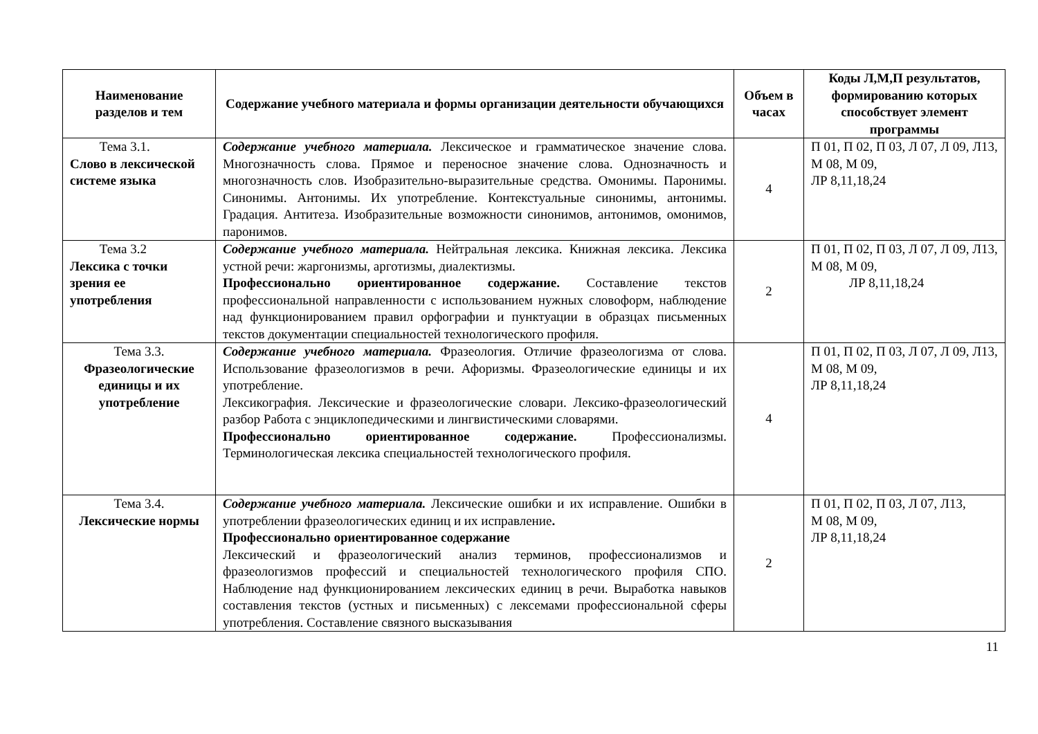| Наименование разделов и тем | Содержание учебного материала и формы организации деятельности обучающихся | Объем в часах | Коды Л,М,П результатов, формированию которых способствует элемент программы |
| --- | --- | --- | --- |
| Тема 3.1. Слово в лексической системе языка | Содержание учебного материала. Лексическое и грамматическое значение слова. Многозначность слова. Прямое и переносное значение слова. Однозначность и многозначность слов. Изобразительно-выразительные средства. Омонимы. Паронимы. Синонимы. Антонимы. Их употребление. Контекстуальные синонимы, антонимы. Градация. Антитеза. Изобразительные возможности синонимов, антонимов, омонимов, паронимов. | 4 | П 01, П 02, П 03, Л 07, Л 09, Л13, М 08, М 09, ЛР 8,11,18,24 |
| Тема 3.2 Лексика с точки зрения ее употребления | Содержание учебного материала. Нейтральная лексика. Книжная лексика. Лексика устной речи: жаргонизмы, арготизмы, диалектизмы. Профессионально ориентированное содержание. Составление текстов профессиональной направленности с использованием нужных словоформ, наблюдение над функционированием правил орфографии и пунктуации в образцах письменных текстов документации специальностей технологического профиля. | 2 | П 01, П 02, П 03, Л 07, Л 09, Л13, М 08, М 09, ЛР 8,11,18,24 |
| Тема 3.3. Фразеологические единицы и их употребление | Содержание учебного материала. Фразеология. Отличие фразеологизма от слова. Использование фразеологизмов в речи. Афоризмы. Фразеологические единицы и их употребление. Лексикография. Лексические и фразеологические словари. Лексико-фразеологический разбор Работа с энциклопедическими и лингвистическими словарями. Профессионально ориентированное содержание. Профессионализмы. Терминологическая лексика специальностей технологического профиля. | 4 | П 01, П 02, П 03, Л 07, Л 09, Л13, М 08, М 09, ЛР 8,11,18,24 |
| Тема 3.4. Лексические нормы | Содержание учебного материала. Лексические ошибки и их исправление. Ошибки в употреблении фразеологических единиц и их исправление . Профессионально ориентированное содержание Лексический и фразеологический анализ терминов, профессионализмов и фразеологизмов профессий и специальностей технологического профиля СПО. Наблюдение над функционированием лексических единиц в речи. Выработка навыков составления текстов (устных и письменных) с лексемами профессиональной сферы употребления. Составление связного высказывания | 2 | П 01, П 02, П 03, Л 07, Л13, М 08, М 09, ЛР 8,11,18,24 |
11